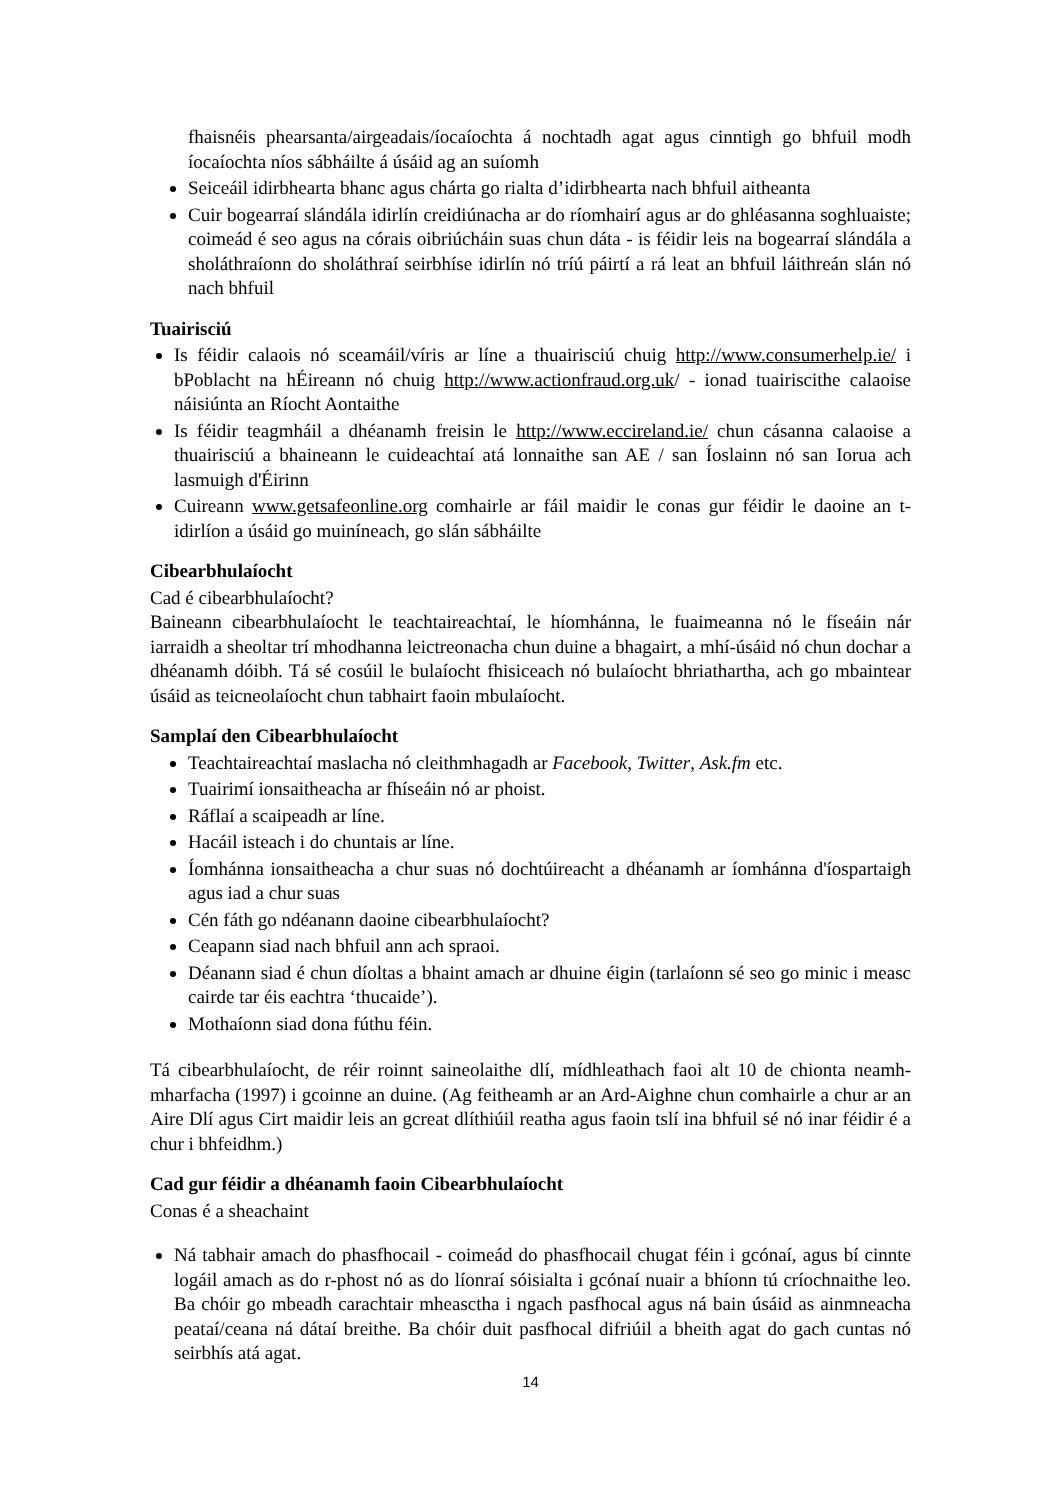fhaisnéis phearsanta/airgeadais/íocaíochta á nochtadh agat agus cinntigh go bhfuil modh íocaíochta níos sábháilte á úsáid ag an suíomh
Seiceáil idirbhearta bhanc agus chárta go rialta d’idirbhearta nach bhfuil aitheanta
Cuir bogearraí slándála idirlín creidiúnacha ar do ríomhairí agus ar do ghléasanna soghluaiste; coimeád é seo agus na córais oibriúcháin suas chun dáta - is féidir leis na bogearraí slándála a sholáthraíonn do sholáthraí seirbhíse idirlín nó tríú páirtí a rá leat an bhfuil láithreán slán nó nach bhfuil
Tuairisciú
Is féidir calaois nó sceamáil/víris ar líne a thuairisciú chuig http://www.consumerhelp.ie/ i bPoblacht na hÉireann nó chuig http://www.actionfraud.org.uk/ - ionad tuairiscithe calaoise náisiúnta an Ríocht Aontaithe
Is féidir teagmháil a dhéanamh freisin le http://www.eccireland.ie/ chun cásanna calaoise a thuairisciú a bhaineann le cuideachtaí atá lonnaithe san AE / san Íoslainn nó san Iorua ach lasmuigh d'Éirinn
Cuireann www.getsafeonline.org comhairle ar fáil maidir le conas gur féidir le daoine an t-idirlíon a úsáid go muiníneach, go slán sábháilte
Cibearbhulaíocht
Cad é cibearbhulaíocht?
Baineann cibearbhulaíocht le teachtaireachtaí, le híomhánna, le fuaimeanna nó le físeáin nár iarraidh a sheoltar trí mhodhanna leictreonacha chun duine a bhagairt, a mhí-úsáid nó chun dochar a dhéanamh dóibh. Tá sé cosúil le bulaíocht fhisiceach nó bulaíocht bhriathartha, ach go mbaintear úsáid as teicneolaíocht chun tabhairt faoin mbulaíocht.
Samplaí den Cibearbhulaíocht
Teachtaireachtaí maslacha nó cleithmhagadh ar Facebook, Twitter, Ask.fm etc.
Tuairimí ionsaitheacha ar fhíseáin nó ar phoist.
Ráflaí a scaipeadh ar líne.
Hacáil isteach i do chuntais ar líne.
Íomhánna ionsaitheacha a chur suas nó dochtúireacht a dhéanamh ar íomhánna d'íospartaigh agus iad a chur suas
Cén fáth go ndéanann daoine cibearbhulaíocht?
Ceapann siad nach bhfuil ann ach spraoi.
Déanann siad é chun díoltas a bhaint amach ar dhuine éigin (tarlaíonn sé seo go minic i measc cairde tar éis eachtra ‘thucaide’).
Mothaíonn siad dona fúthu féin.
Tá cibearbhulaíocht, de réir roinnt saineolaithe dlí, mídhleathach faoi alt 10 de chionta neamh-mharfacha (1997) i gcoinne an duine. (Ag feitheamh ar an Ard-Aighne chun comhairle a chur ar an Aire Dlí agus Cirt maidir leis an gcreat dlíthiúil reatha agus faoin tslí ina bhfuil sé nó inar féidir é a chur i bhfeidhm.)
Cad gur féidir a dhéanamh faoin Cibearbhulaíocht
Conas é a sheachaint
Ná tabhair amach do phasfhocail - coimeád do phasfhocail chugat féin i gcónaí, agus bí cinnte logáil amach as do r-phost nó as do líonraí sóisialta i gcónaí nuair a bhíonn tú críochnaithe leo. Ba chóir go mbeadh carachtair mheasctha i ngach pasfhocal agus ná bain úsáid as ainmneacha peataí/ceana ná dátaí breithe. Ba chóir duit pasfhocal difriúil a bheith agat do gach cuntas nó seirbhís atá agat.
14